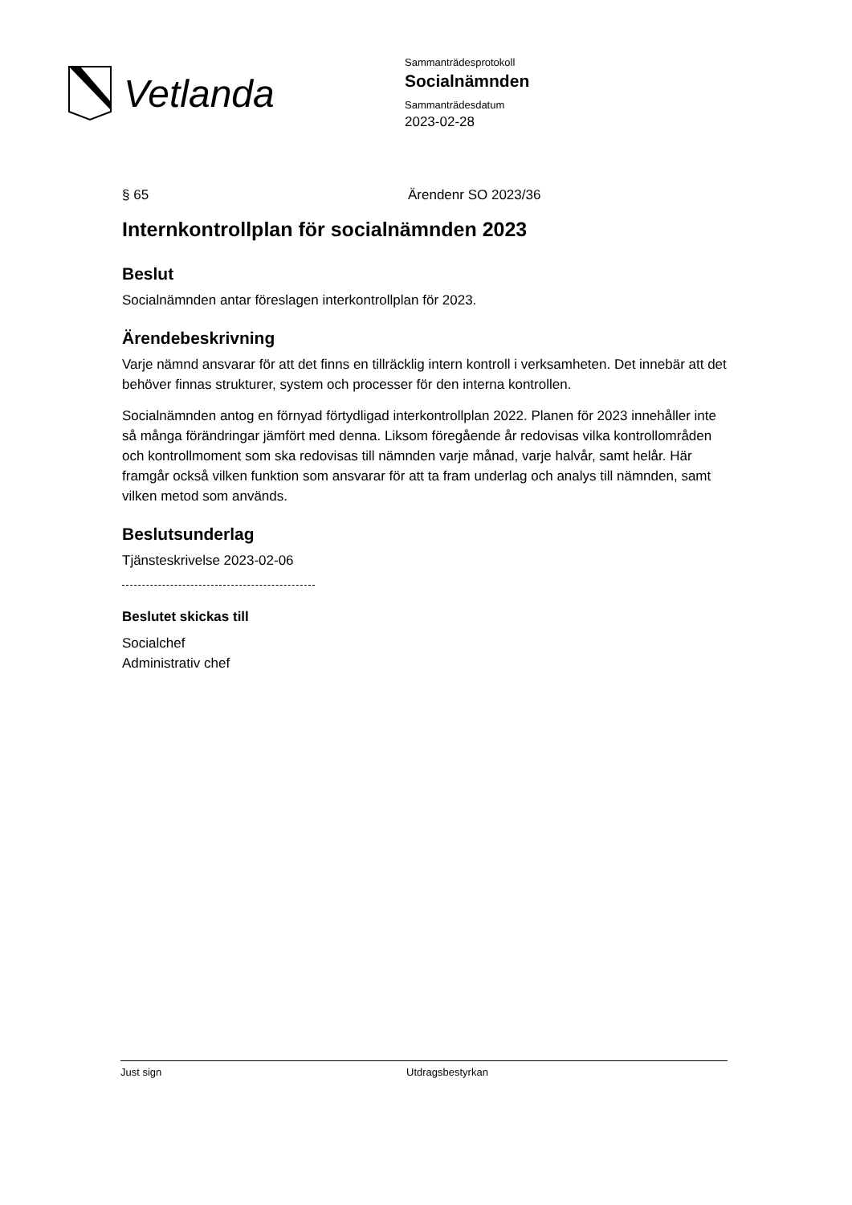Vetlanda
Sammanträdesprotokoll
Socialnämnden
Sammanträdesdatum
2023-02-28
§ 65 Ärendenr SO 2023/36
Internkontrollplan för socialnämnden 2023
Beslut
Socialnämnden antar föreslagen interkontrollplan för 2023.
Ärendebeskrivning
Varje nämnd ansvarar för att det finns en tillräcklig intern kontroll i verksamheten. Det innebär att det behöver finnas strukturer, system och processer för den interna kontrollen.
Socialnämnden antog en förnyad förtydligad interkontrollplan 2022. Planen för 2023 innehåller inte så många förändringar jämfört med denna. Liksom föregående år redovisas vilka kontrollområden och kontrollmoment som ska redovisas till nämnden varje månad, varje halvår, samt helår. Här framgår också vilken funktion som ansvarar för att ta fram underlag och analys till nämnden, samt vilken metod som används.
Beslutsunderlag
Tjänsteskrivelse 2023-02-06
Beslutet skickas till
Socialchef
Administrativ chef
Just sign Utdragsbestyrkan